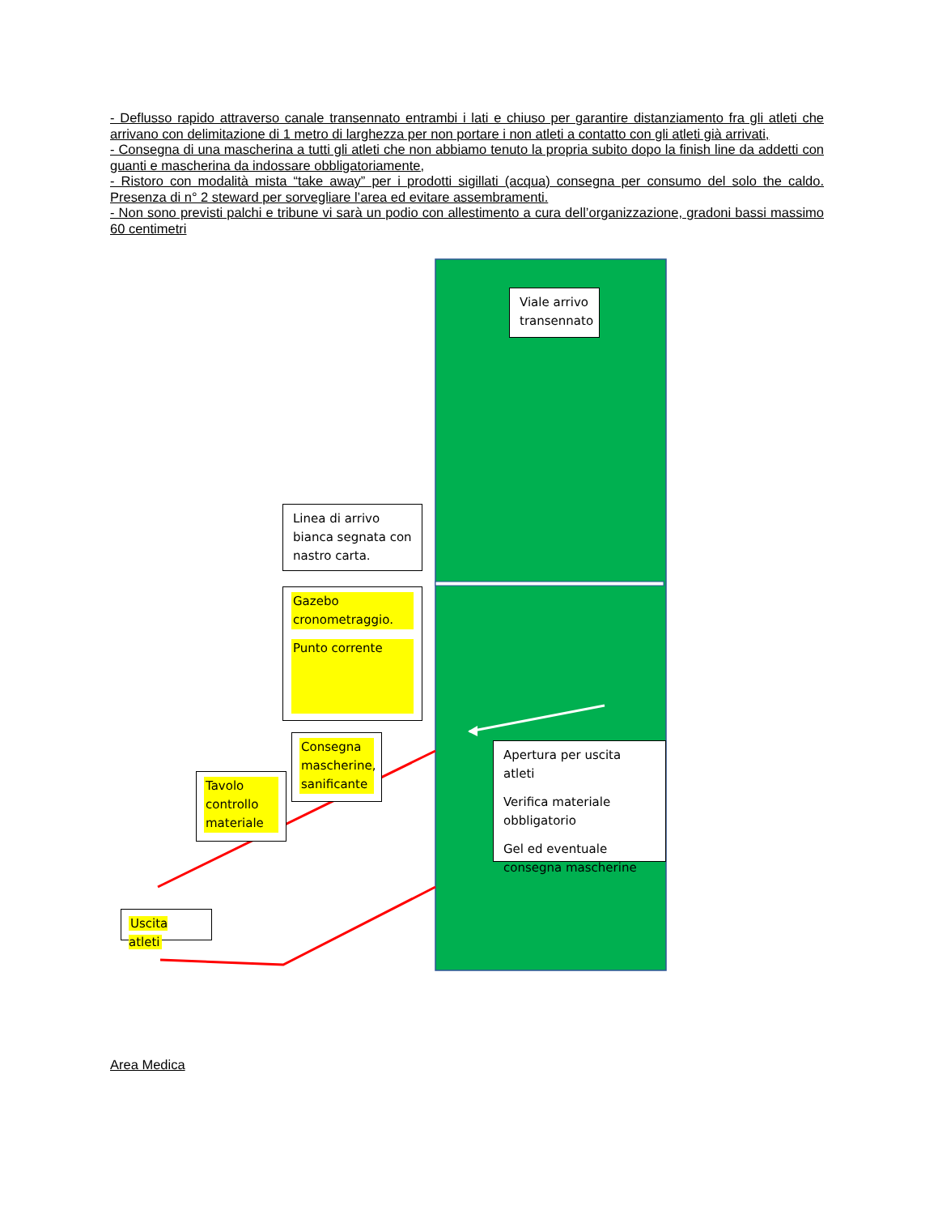- Deflusso rapido attraverso canale transennato entrambi i lati e chiuso per garantire distanziamento fra gli atleti che arrivano con delimitazione di 1 metro di larghezza per non portare i non atleti a contatto con gli atleti già arrivati,
- Consegna di una mascherina a tutti gli atleti che non abbiamo tenuto la propria subito dopo la finish line da addetti con guanti e mascherina da indossare obbligatoriamente,
- Ristoro con modalità mista “take away” per i prodotti sigillati (acqua) consegna per consumo del solo the caldo. Presenza di n° 2 steward per sorvegliare l’area ed evitare assembramenti.
- Non sono previsti palchi e tribune vi sarà un podio con allestimento a cura dell’organizzazione, gradoni bassi massimo 60 centimetri
Viale arrivo transennato
Linea di arrivo bianca segnata con nastro carta.
Gazebo cronometraggio.
Punto corrente
Consegna mascherine, sanificante
Apertura per uscita atleti
Verifica materiale obbligatorio
Gel ed eventuale consegna mascherine
Tavolo controllo materiale
Uscita atleti
Area Medica